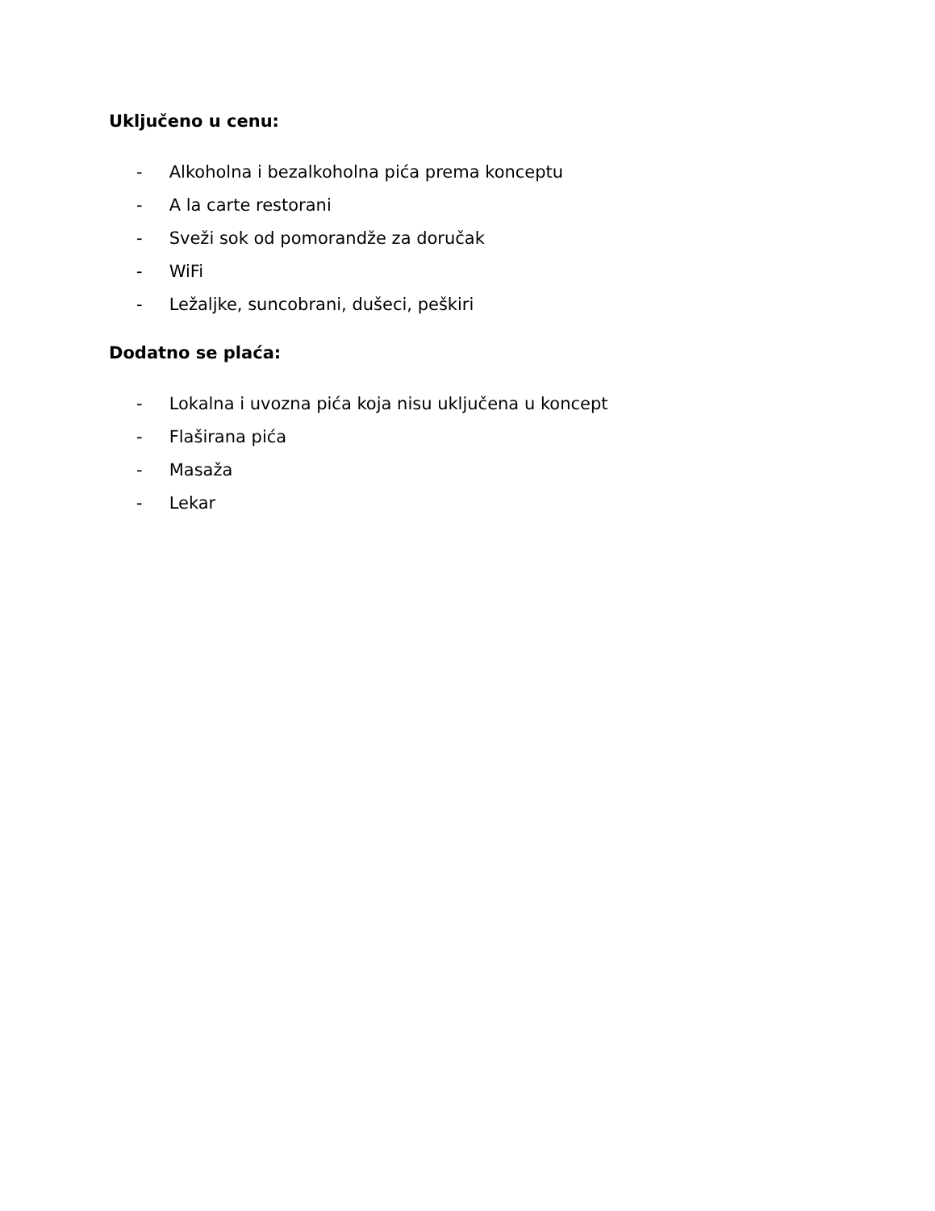Uključeno u cenu:
- Alkoholna i bezalkoholna pića prema konceptu
- A la carte restorani
- Sveži sok od pomorandže za doručak
- WiFi
- Ležaljke, suncobrani, dušeci, peškiri
Dodatno se plaća:
- Lokalna i uvozna pića koja nisu uključena u koncept
- Flaširana pića
- Masaža
- Lekar